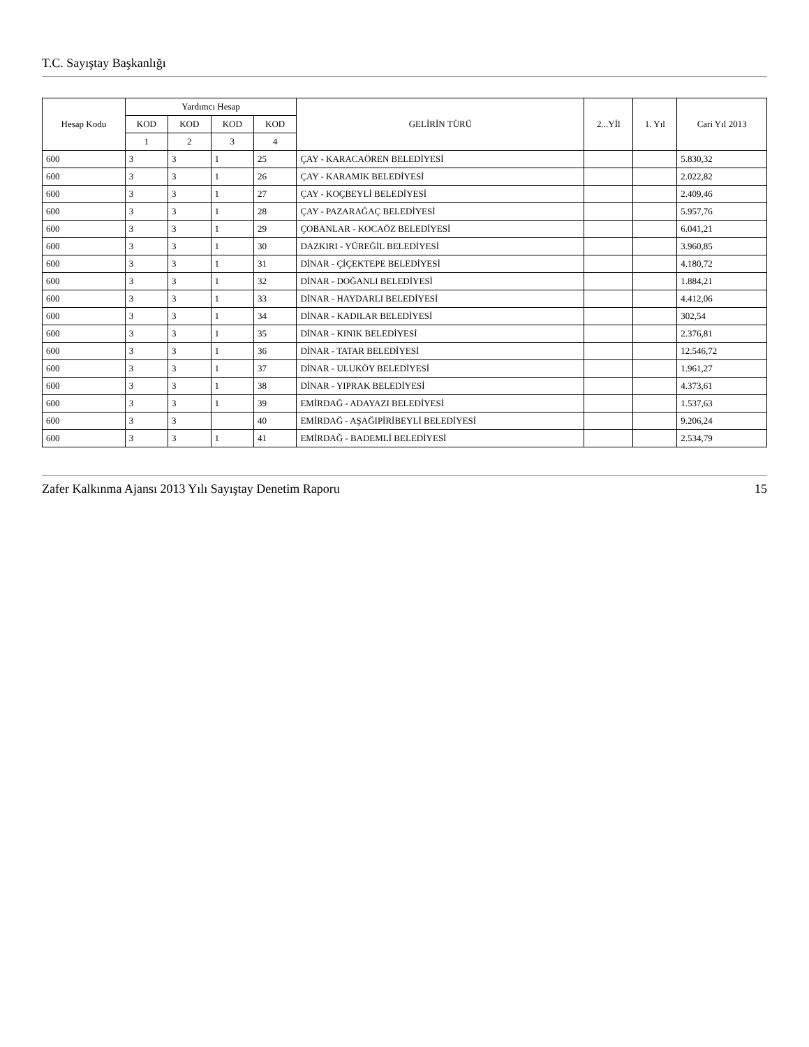T.C. Sayıştay Başkanlığı
| Hesap Kodu | Yardımcı Hesap | | | | GELİRİN TÜRÜ | 2...Yİl | 1. Yıl | Cari Yıl 2013 |
| --- | --- | --- | --- | --- | --- | --- | --- | --- |
| | KOD | KOD | KOD | KOD | | | | |
| | 1 | 2 | 3 | 4 | | | | |
| 600 | 3 | 3 | 1 | 25 | ÇAY - KARACAÖREN BELEDİYESİ | | | 5.830,32 |
| 600 | 3 | 3 | 1 | 26 | ÇAY - KARAMIK BELEDİYESİ | | | 2.022,82 |
| 600 | 3 | 3 | 1 | 27 | ÇAY - KOÇBEYLİ BELEDİYESİ | | | 2.409,46 |
| 600 | 3 | 3 | 1 | 28 | ÇAY - PAZARAĞAÇ BELEDİYESİ | | | 5.957,76 |
| 600 | 3 | 3 | 1 | 29 | ÇOBANLAR - KOCAÖZ BELEDİYESİ | | | 6.041,21 |
| 600 | 3 | 3 | 1 | 30 | DAZKIRI - YÜREĞİL BELEDİYESİ | | | 3.960,85 |
| 600 | 3 | 3 | 1 | 31 | DİNAR - ÇİÇEKTEPE BELEDİYESİ | | | 4.180,72 |
| 600 | 3 | 3 | 1 | 32 | DİNAR - DOĞANLI BELEDİYESİ | | | 1.884,21 |
| 600 | 3 | 3 | 1 | 33 | DİNAR - HAYDARLI BELEDİYESİ | | | 4.412,06 |
| 600 | 3 | 3 | 1 | 34 | DİNAR - KADILAR BELEDİYESİ | | | 302,54 |
| 600 | 3 | 3 | 1 | 35 | DİNAR - KINIK BELEDİYESİ | | | 2.376,81 |
| 600 | 3 | 3 | 1 | 36 | DİNAR - TATAR BELEDİYESİ | | | 12.546,72 |
| 600 | 3 | 3 | 1 | 37 | DİNAR - ULUKÖY BELEDİYESİ | | | 1.961,27 |
| 600 | 3 | 3 | 1 | 38 | DİNAR - YIPRAK BELEDİYESİ | | | 4.373,61 |
| 600 | 3 | 3 | 1 | 39 | EMİRDAĞ - ADAYAZI BELEDİYESİ | | | 1.537,63 |
| 600 | 3 | 3 | | 40 | EMİRDAĞ - AŞAĞIPİRİBEYLİ BELEDİYESİ | | | 9.206,24 |
| 600 | 3 | 3 | 1 | 41 | EMİRDAĞ - BADEMLİ BELEDİYESİ | | | 2.534,79 |
Zafer Kalkınma Ajansı 2013 Yılı Sayıştay Denetim Raporu 15